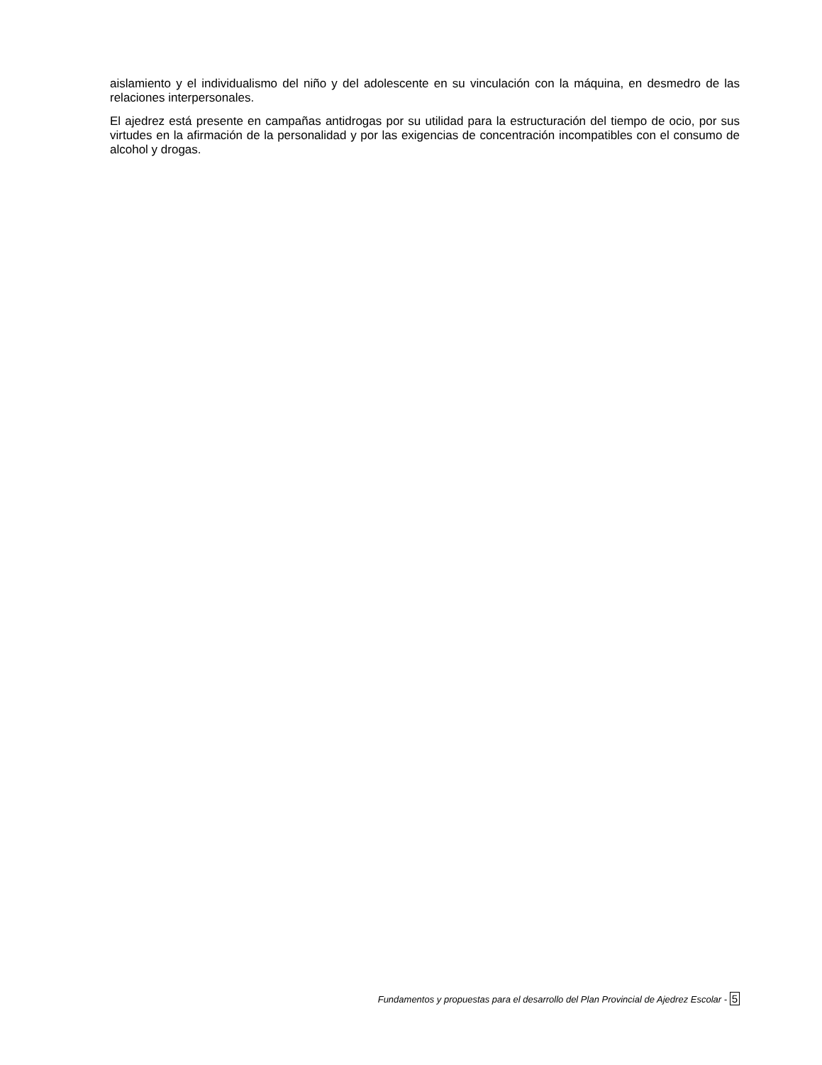aislamiento y el individualismo del niño y del adolescente en su vinculación con la máquina, en desmedro de las relaciones interpersonales.
El ajedrez está presente en campañas antidrogas por su utilidad para la estructuración del tiempo de ocio, por sus virtudes en la afirmación de la personalidad y por las exigencias de concentración incompatibles con el consumo de alcohol y drogas.
Fundamentos y propuestas para el desarrollo del Plan Provincial de Ajedrez Escolar - 5